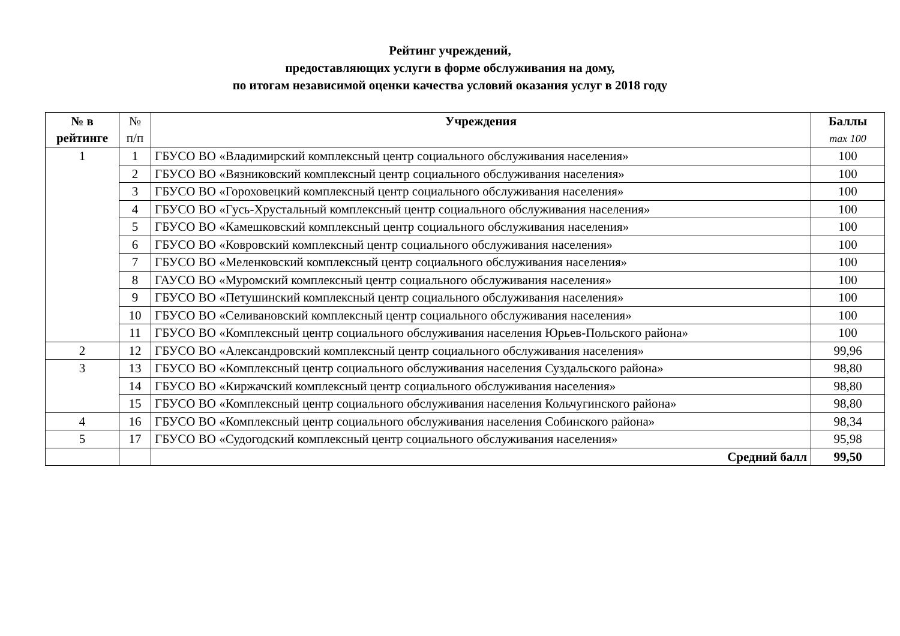Рейтинг учреждений,
предоставляющих услуги в форме обслуживания на дому,
по итогам независимой оценки качества условий оказания услуг в 2018 году
| № в рейтинге | № п/п | Учреждения | Баллы max 100 |
| --- | --- | --- | --- |
| 1 | 1 | ГБУСО ВО «Владимирский комплексный центр социального обслуживания населения» | 100 |
| | 2 | ГБУСО ВО «Вязниковский комплексный центр социального обслуживания населения» | 100 |
| | 3 | ГБУСО ВО «Гороховецкий комплексный центр социального обслуживания населения» | 100 |
| | 4 | ГБУСО ВО «Гусь-Хрустальный комплексный центр социального обслуживания населения» | 100 |
| | 5 | ГБУСО ВО «Камешковский комплексный центр социального обслуживания населения» | 100 |
| | 6 | ГБУСО ВО «Ковровский комплексный центр социального обслуживания населения» | 100 |
| | 7 | ГБУСО ВО «Меленковский комплексный центр социального обслуживания населения» | 100 |
| | 8 | ГАУСО ВО «Муромский комплексный центр социального обслуживания населения» | 100 |
| | 9 | ГБУСО ВО «Петушинский комплексный центр социального обслуживания населения» | 100 |
| | 10 | ГБУСО ВО «Селивановский комплексный центр социального обслуживания населения» | 100 |
| | 11 | ГБУСО ВО «Комплексный центр социального обслуживания населения Юрьев-Польского района» | 100 |
| 2 | 12 | ГБУСО ВО «Александровский комплексный центр социального обслуживания населения» | 99,96 |
| 3 | 13 | ГБУСО ВО «Комплексный центр социального обслуживания населения Суздальского района» | 98,80 |
| | 14 | ГБУСО ВО «Киржачский комплексный центр социального обслуживания населения» | 98,80 |
| | 15 | ГБУСО ВО «Комплексный центр социального обслуживания населения Кольчугинского района» | 98,80 |
| 4 | 16 | ГБУСО ВО «Комплексный центр социального обслуживания населения Собинского района» | 98,34 |
| 5 | 17 | ГБУСО ВО «Судогодский комплексный центр социального обслуживания населения» | 95,98 |
| | | Средний балл | 99,50 |